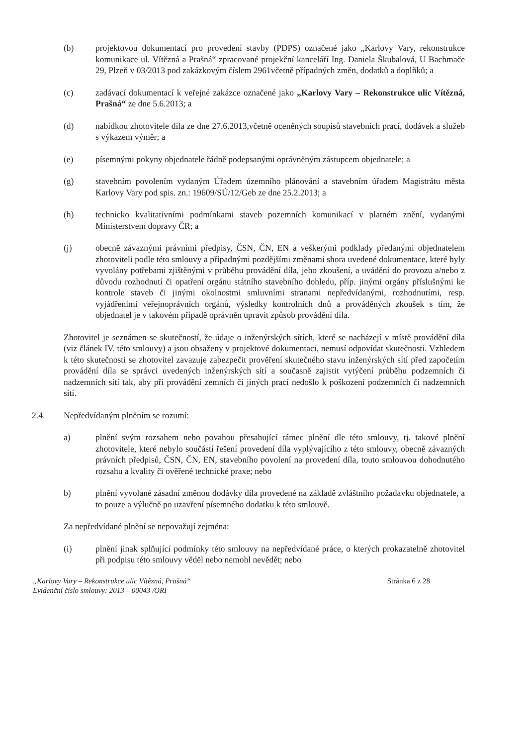(b) projektovou dokumentací pro provedení stavby (PDPS) označené jako „Karlovy Vary, rekonstrukce komunikace ul. Vítězná a Prašná“ zpracované projekční kanceláří Ing. Daniela Škubalová, U Bachmače 29, Plzeň v 03/2013 pod zakázkovým číslem 2961včetně případných změn, dodatků a doplňků; a
(c) zadávací dokumentací k veřejné zakázce označené jako „Karlovy Vary – Rekonstrukce ulic Vítězná, Prašná“ ze dne 5.6.2013; a
(d) nabídkou zhotovitele díla ze dne 27.6.2013,včetně oceněných soupisů stavebních prací, dodávek a služeb s výkazem výměr; a
(e) písemnými pokyny objednatele řádně podepsanými oprávněným zástupcem objednatele; a
(g) stavebním povolením vydaným Úřadem územního plánování a stavebním úřadem Magistrátu města Karlovy Vary pod spis. zn.: 19609/SÚ/12/Geb ze dne 25.2.2013; a
(h) technicko kvalitativními podmínkami staveb pozemních komunikací v platném znění, vydanými Ministerstvem dopravy ČR; a
(j) obecně závaznými právními předpisy, ČSN, ČN, EN a veškerými podklady předanými objednatelem zhotoviteli podle této smlouvy a případnými pozdějšími změnami shora uvedené dokumentace, které byly vyvolány potřebami zjištěnými v průběhu provádění díla, jeho zkoušení, a uvádění do provozu a/nebo z důvodu rozhodnutí či opatření orgánu státního stavebního dohledu, příp. jinými orgány příslušnými ke kontrole staveb či jinými okolnostmi smluvními stranami nepředvídanými, rozhodnutími, resp. vyjádřeními veřejnoprávních orgánů, výsledky kontrolních dnů a prováděných zkoušek s tím, že objednatel je v takovém případě oprávněn upravit způsob provádění díla.
Zhotovitel je seznámen se skutečností, že údaje o inženýrských sítích, které se nacházejí v místě provádění díla (viz článek IV. této smlouvy) a jsou obsaženy v projektové dokumentaci, nemusí odpovídat skutečnosti. Vzhledem k této skutečnosti se zhotovitel zavazuje zabezpečit prověření skutečného stavu inženýrských sítí před započetím provádění díla se správci uvedených inženýrských sítí a současně zajistit vytýčení průběhu podzemních či nadzemních sítí tak, aby při provádění zemních či jiných prací nedošlo k poškození podzemních či nadzemních sítí.
2.4. Nepředvídaným plněním se rozumí:
a) plnění svým rozsahem nebo povahou přesahující rámec plnění dle této smlouvy, tj. takové plnění zhotovitele, které nebylo součástí řešení provedení díla vyplývajícího z této smlouvy, obecně závazných právních předpisů, ČSN, ČN, EN, stavebního povolení na provedení díla, touto smlouvou dohodnutého rozsahu a kvality či ověřené technické praxe; nebo
b) plnění vyvolané zásadní změnou dodávky díla provedené na základě zvláštního požadavku objednatele, a to pouze a výlučně po uzavření písemného dodatku k této smlouvě.
Za nepředvídané plnění se nepovažují zejména:
(i) plnění jinak splňující podmínky této smlouvy na nepředvídané práce, o kterých prokazatelně zhotovitel při podpisu této smlouvy věděl nebo nemohl nevědět; nebo
„Karlovy Vary – Rekonstrukce ulic Vítězná, Prašná“Evidenční číslo smlouvy: 2013 – 00043 /ORI
Stránka 6 z 28